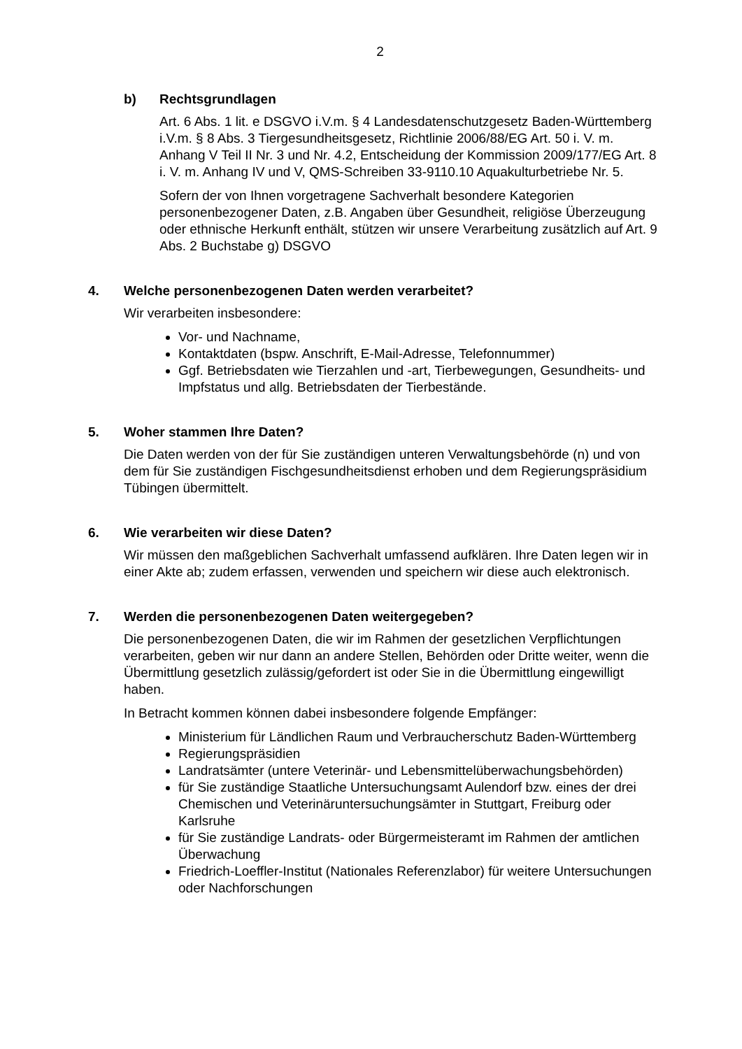2
b) Rechtsgrundlagen
Art. 6 Abs. 1 lit. e DSGVO i.V.m. § 4 Landesdatenschutzgesetz Baden-Württemberg i.V.m. § 8 Abs. 3 Tiergesundheitsgesetz, Richtlinie 2006/88/EG Art. 50 i. V. m. Anhang V Teil II Nr. 3 und Nr. 4.2, Entscheidung der Kommission 2009/177/EG Art. 8 i. V. m. Anhang IV und V, QMS-Schreiben 33-9110.10 Aquakulturbetriebe Nr. 5.
Sofern der von Ihnen vorgetragene Sachverhalt besondere Kategorien personenbezogener Daten, z.B. Angaben über Gesundheit, religiöse Überzeugung oder ethnische Herkunft enthält, stützen wir unsere Verarbeitung zusätzlich auf Art. 9 Abs. 2 Buchstabe g) DSGVO
4. Welche personenbezogenen Daten werden verarbeitet?
Wir verarbeiten insbesondere:
Vor- und Nachname,
Kontaktdaten (bspw. Anschrift, E-Mail-Adresse, Telefonnummer)
Ggf. Betriebsdaten wie Tierzahlen und -art, Tierbewegungen, Gesundheits- und Impfstatus und allg. Betriebsdaten der Tierbestände.
5. Woher stammen Ihre Daten?
Die Daten werden von der für Sie zuständigen unteren Verwaltungsbehörde (n) und von dem für Sie zuständigen Fischgesundheitsdienst erhoben und dem Regierungspräsidium Tübingen übermittelt.
6. Wie verarbeiten wir diese Daten?
Wir müssen den maßgeblichen Sachverhalt umfassend aufklären. Ihre Daten legen wir in einer Akte ab; zudem erfassen, verwenden und speichern wir diese auch elektronisch.
7. Werden die personenbezogenen Daten weitergegeben?
Die personenbezogenen Daten, die wir im Rahmen der gesetzlichen Verpflichtungen verarbeiten, geben wir nur dann an andere Stellen, Behörden oder Dritte weiter, wenn die Übermittlung gesetzlich zulässig/gefordert ist oder Sie in die Übermittlung eingewilligt haben.
In Betracht kommen können dabei insbesondere folgende Empfänger:
Ministerium für Ländlichen Raum und Verbraucherschutz Baden-Württemberg
Regierungspräsidien
Landratsämter (untere Veterinär- und Lebensmittelüberwachungsbehörden)
für Sie zuständige Staatliche Untersuchungsamt Aulendorf bzw. eines der drei Chemischen und Veterinäruntersuchungsämter in Stuttgart, Freiburg oder Karlsruhe
für Sie zuständige Landrats- oder Bürgermeisteramt im Rahmen der amtlichen Überwachung
Friedrich-Loeffler-Institut (Nationales Referenzlabor) für weitere Untersuchungen oder Nachforschungen